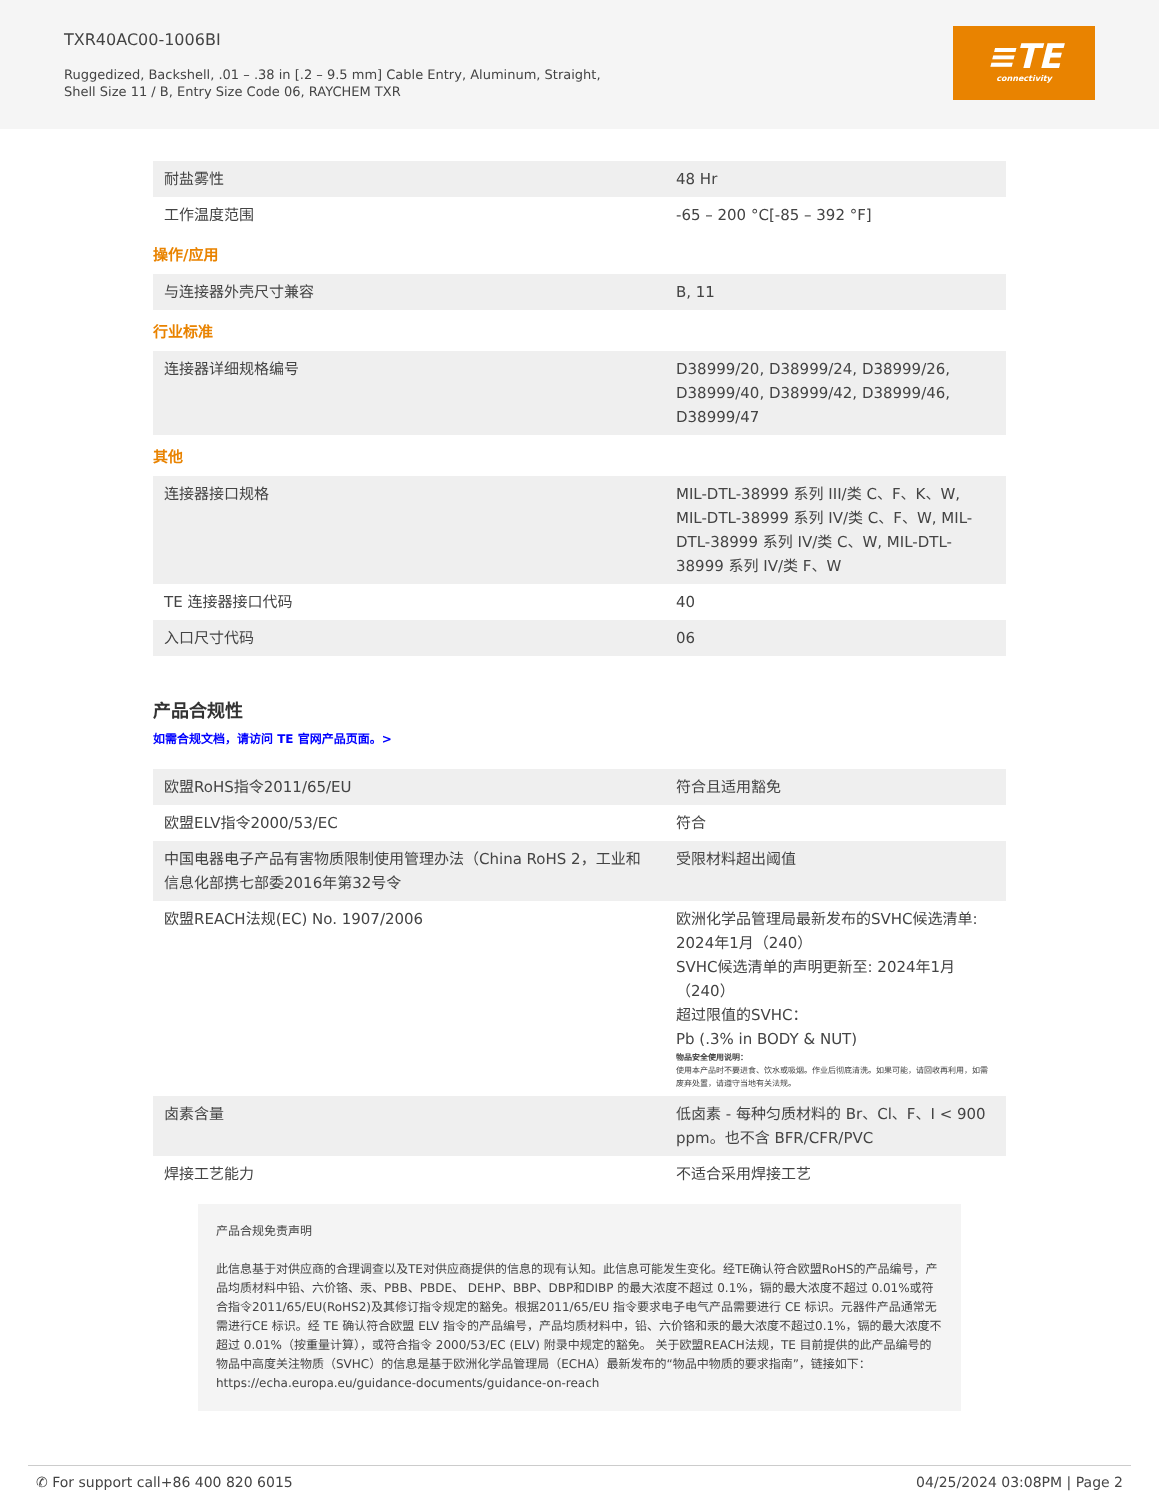TXR40AC00-1006BI
Ruggedized, Backshell, .01 – .38 in [.2 – 9.5 mm] Cable Entry, Aluminum, Straight,
Shell Size 11 / B, Entry Size Code 06, RAYCHEM TXR
≡TE
connectivity
| 耐盐雾性 | 48 Hr |
| 工作温度范围 | -65 – 200 °C[-85 – 392 °F] |
操作/应用
| 与连接器外壳尺寸兼容 | B, 11 |
行业标准
| 连接器详细规格编号 | D38999/20, D38999/24, D38999/26, D38999/40, D38999/42, D38999/46, D38999/47 |
其他
| 连接器接口规格 | MIL-DTL-38999 系列 III/类 C、F、K、W, MIL-DTL-38999 系列 IV/类 C、F、W, MIL-DTL-38999 系列 IV/类 C、W, MIL-DTL-38999 系列 IV/类 F、W |
| TE 连接器接口代码 | 40 |
| 入口尺寸代码 | 06 |
产品合规性
如需合规文档，请访问 TE 官网产品页面。>
| 欧盟RoHS指令2011/65/EU | 符合且适用豁免 |
| 欧盟ELV指令2000/53/EC | 符合 |
| 中国电器电子产品有害物质限制使用管理办法（China RoHS 2，工业和信息化部携七部委2016年第32号令 | 受限材料超出阈值 |
| 欧盟REACH法规(EC) No. 1907/2006 | 欧洲化学品管理局最新发布的SVHC候选清单: 2024年1月（240） SVHC候选清单的声明更新至: 2024年1月（240） 超过限值的SVHC： Pb (.3% in BODY & NUT) 物品安全使用说明： 使用本产品时不要进食、饮水或吸烟。作业后彻底清洗。如果可能，请回收再利用，如需废弃处置，请遵守当地有关法规。 |
| 卤素含量 | 低卤素 - 每种匀质材料的 Br、Cl、F、I < 900 ppm。也不含 BFR/CFR/PVC |
| 焊接工艺能力 | 不适合采用焊接工艺 |
产品合规免责声明
此信息基于对供应商的合理调查以及TE对供应商提供的信息的现有认知。此信息可能发生变化。经TE确认符合欧盟RoHS的产品编号，产品均质材料中铅、六价铬、汞、PBB、PBDE、 DEHP、BBP、DBP和DIBP 的最大浓度不超过 0.1%，镉的最大浓度不超过 0.01%或符合指令2011/65/EU(RoHS2)及其修订指令规定的豁免。根据2011/65/EU 指令要求电子电气产品需要进行 CE 标识。元器件产品通常无需进行CE 标识。经 TE 确认符合欧盟 ELV 指令的产品编号，产品均质材料中，铅、六价铬和汞的最大浓度不超过0.1%，镉的最大浓度不超过 0.01%（按重量计算），或符合指令 2000/53/EC (ELV) 附录中规定的豁免。 关于欧盟REACH法规，TE 目前提供的此产品编号的物品中高度关注物质（SVHC）的信息是基于欧洲化学品管理局（ECHA）最新发布的“物品中物质的要求指南”，链接如下：https://echa.europa.eu/guidance-documents/guidance-on-reach
✆ For support call+86 400 820 6015 04/25/2024 03:08PM | Page 2